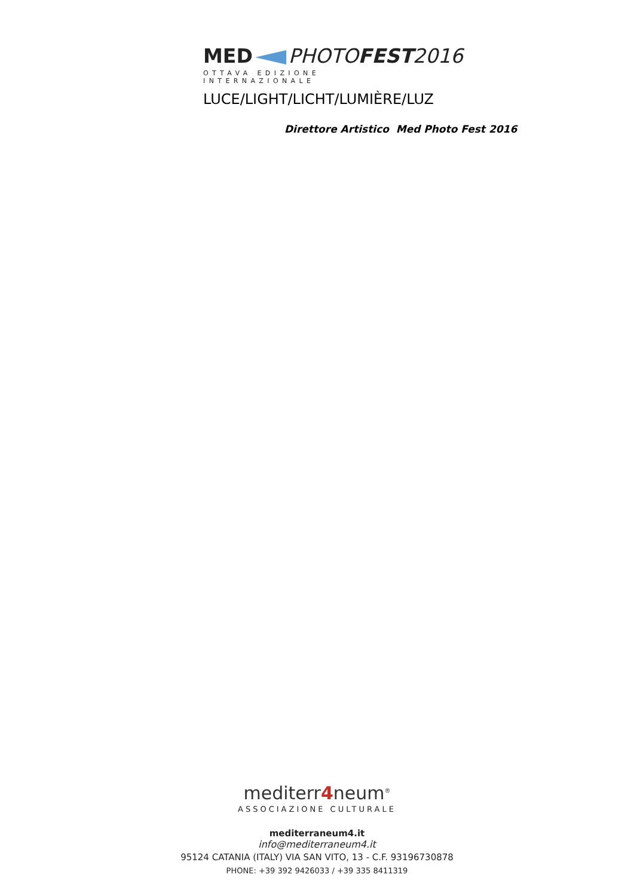MED PHOTO FEST 2016
OTTAVA EDIZIONE INTERNAZIONALE
LUCE/LIGHT/LICHT/LUMIÈRE/LUZ
Direttore Artistico Med Photo Fest 2016
mediterr4neum<sup>®</sup>
ASSOCIAZIONE CULTURALE
mediterraneum4.it
info@mediterraneum4.it
95124 CATANIA (ITALY) VIA SAN VITO, 13 - C.F. 93196730878
PHONE: +39 392 9426033 / +39 335 8411319